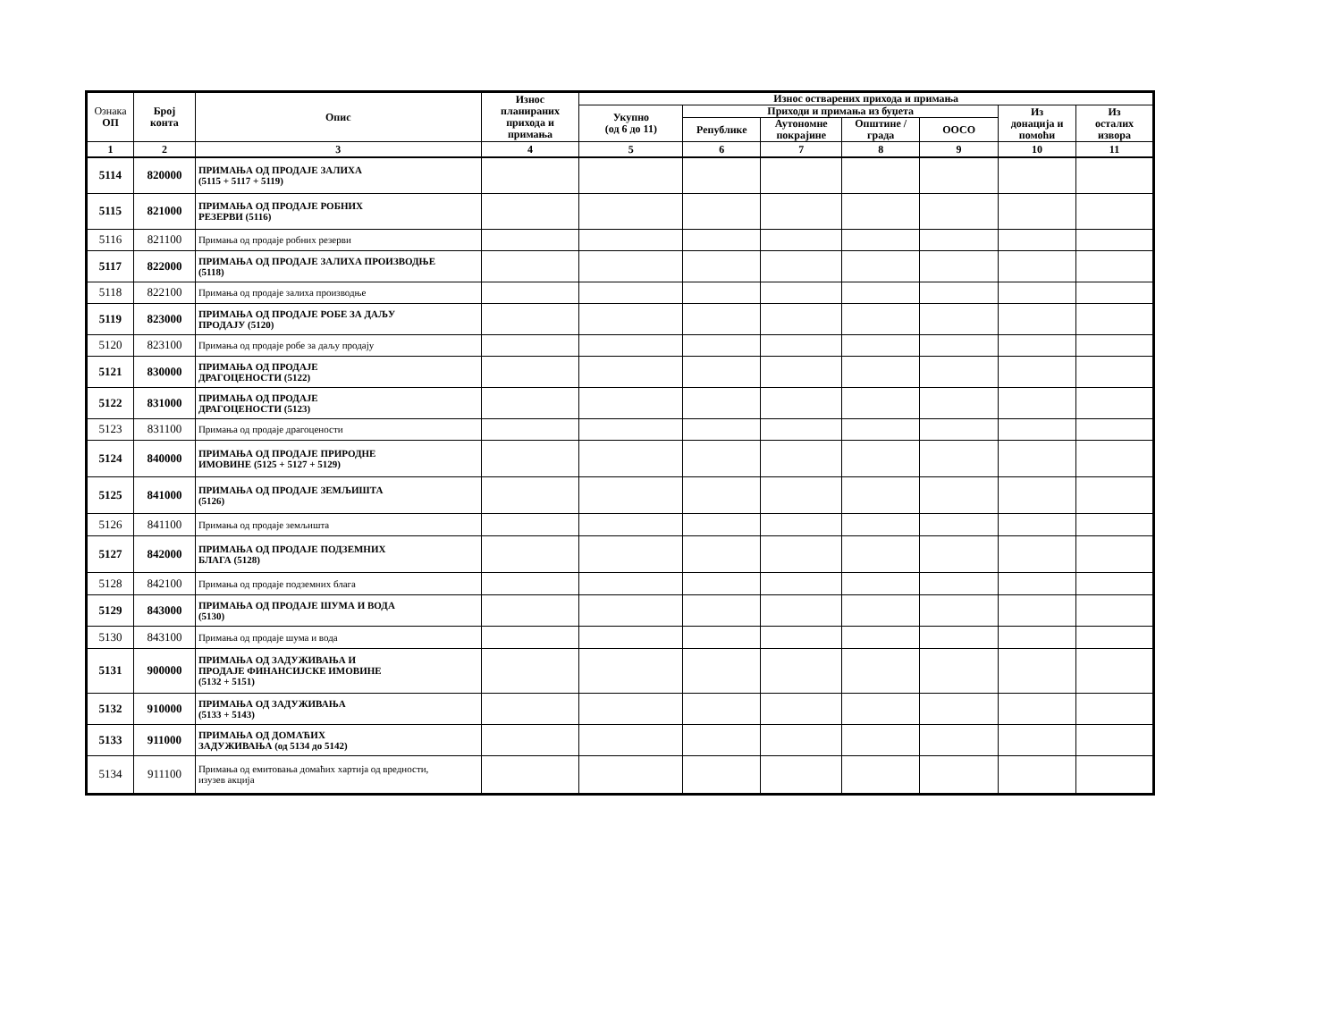| Ознака ОП | Број конта | Опис | Износ планираних прихода и примања | Износ остварених прихода и примања | | | | | | |
| --- | --- | --- | --- | --- | --- | --- | --- | --- | --- | --- |
| | | | | Укупно (од 6 до 11) | Приходи и примања из буџета | | | | Из донација и помоћи | Из осталих извора |
| | | | | | Републике | Аутономне покрајине | Општине / града | ООСО | | |
| 1 | 2 | 3 | 4 | 5 | 6 | 7 | 8 | 9 | 10 | 11 |
| 5114 | 820000 | ПРИМАЊА ОД ПРОДАЈЕ ЗАЛИХА (5115 + 5117 + 5119) | | | | | | | | |
| 5115 | 821000 | ПРИМАЊА ОД ПРОДАЈЕ РОБНИХ РЕЗЕРВИ (5116) | | | | | | | | |
| 5116 | 821100 | Примања од продаје робних резерви | | | | | | | | |
| 5117 | 822000 | ПРИМАЊА ОД ПРОДАЈЕ ЗАЛИХА ПРОИЗВОДЊЕ (5118) | | | | | | | | |
| 5118 | 822100 | Примања од продаје залиха производње | | | | | | | | |
| 5119 | 823000 | ПРИМАЊА ОД ПРОДАЈЕ РОБЕ ЗА ДАЉУ ПРОДАЈУ (5120) | | | | | | | | |
| 5120 | 823100 | Примања од продаје робе за даљу продају | | | | | | | | |
| 5121 | 830000 | ПРИМАЊА ОД ПРОДАЈЕ ДРАГОЦЕНОСТИ (5122) | | | | | | | | |
| 5122 | 831000 | ПРИМАЊА ОД ПРОДАЈЕ ДРАГОЦЕНОСТИ (5123) | | | | | | | | |
| 5123 | 831100 | Примања од продаје драгоцености | | | | | | | | |
| 5124 | 840000 | ПРИМАЊА ОД ПРОДАЈЕ ПРИРОДНЕ ИМОВИНЕ (5125 + 5127 + 5129) | | | | | | | | |
| 5125 | 841000 | ПРИМАЊА ОД ПРОДАЈЕ ЗЕМЉИШТА (5126) | | | | | | | | |
| 5126 | 841100 | Примања од продаје земљишта | | | | | | | | |
| 5127 | 842000 | ПРИМАЊА ОД ПРОДАЈЕ ПОДЗЕМНИХ БЛАГА (5128) | | | | | | | | |
| 5128 | 842100 | Примања од продаје подземних блага | | | | | | | | |
| 5129 | 843000 | ПРИМАЊА ОД ПРОДАЈЕ ШУМА И ВОДА (5130) | | | | | | | | |
| 5130 | 843100 | Примања од продаје шума и вода | | | | | | | | |
| 5131 | 900000 | ПРИМАЊА ОД ЗАДУЖИВАЊА И ПРОДАЈЕ ФИНАНСИЈСКЕ ИМОВИНЕ (5132 + 5151) | | | | | | | | |
| 5132 | 910000 | ПРИМАЊА ОД ЗАДУЖИВАЊА (5133 + 5143) | | | | | | | | |
| 5133 | 911000 | ПРИМАЊА ОД ДОМАЋИХ ЗАДУЖИВАЊА (од 5134 до 5142) | | | | | | | | |
| 5134 | 911100 | Примања од емитовања домаћих хартија од вредности, изузев акција | | | | | | | | |